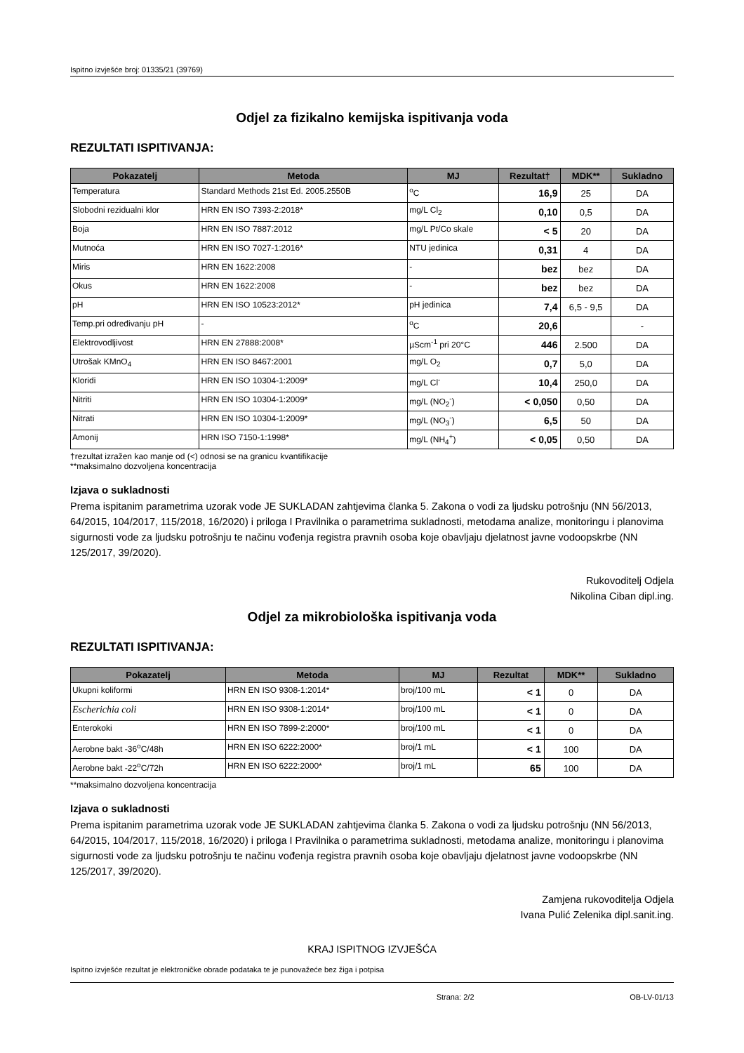Ispitno izvješće broj: 01335/21 (39769)
Odjel za fizikalno kemijska ispitivanja voda
REZULTATI ISPITIVANJA:
| Pokazatelj | Metoda | MJ | Rezultat† | MDK** | Sukladno |
| --- | --- | --- | --- | --- | --- |
| Temperatura | Standard Methods 21st Ed. 2005.2550B | <sup>o</sup> C | 16,9 | 25 | DA |
| Slobodni rezidualni klor | HRN EN ISO 7393-2:2018* | mg/L Cl<sub>2</sub> | 0,10 | 0,5 | DA |
| Boja | HRN EN ISO 7887:2012 | mg/L Pt/Co skale | < 5 | 20 | DA |
| Mutnoća | HRN EN ISO 7027-1:2016* | NTU jedinica | 0,31 | 4 | DA |
| Miris | HRN EN 1622:2008 | - | bez | bez | DA |
| Okus | HRN EN 1622:2008 | - | bez | bez | DA |
| pH | HRN EN ISO 10523:2012* | pH jedinica | 7,4 | 6,5 - 9,5 | DA |
| Temp.pri određivanju pH | - | <sup>o</sup> C | 20,6 | | - |
| Elektrovodljivost | HRN EN 27888:2008* | µScm<sup>-1</sup> pri 20°C | 446 | 2.500 | DA |
| Utrošak KMnO<sub>4</sub> | HRN EN ISO 8467:2001 | mg/L O<sub>2</sub> | 0,7 | 5,0 | DA |
| Kloridi | HRN EN ISO 10304-1:2009* | mg/L Cl<sup>-</sup> | 10,4 | 250,0 | DA |
| Nitriti | HRN EN ISO 10304-1:2009* | mg/L (NO<sub>2</sub><sup>-</sup>) | < 0,050 | 0,50 | DA |
| Nitrati | HRN EN ISO 10304-1:2009* | mg/L (NO<sub>3</sub><sup>-</sup>) | 6,5 | 50 | DA |
| Amonij | HRN ISO 7150-1:1998* | mg/L (NH<sub>4</sub><sup>+</sup>) | < 0,05 | 0,50 | DA |
†rezultat izražen kao manje od (<) odnosi se na granicu kvantifikacije
**maksimalno dozvoljena koncentracija
Izjava o sukladnosti
Prema ispitanim parametrima uzorak vode JE SUKLADAN zahtjevima članka 5. Zakona o vodi za ljudsku potrošnju (NN 56/2013, 64/2015, 104/2017, 115/2018, 16/2020) i priloga I Pravilnika o parametrima sukladnosti, metodama analize, monitoringu i planovima sigurnosti vode za ljudsku potrošnju te načinu vođenja registra pravnih osoba koje obavljaju djelatnost javne vodoopskrbe (NN 125/2017, 39/2020).
Rukovoditelj Odjela
Nikolina Ciban dipl.ing.
Odjel za mikrobiološka ispitivanja voda
REZULTATI ISPITIVANJA:
| Pokazatelj | Metoda | MJ | Rezultat | MDK** | Sukladno |
| --- | --- | --- | --- | --- | --- |
| Ukupni koliformi | HRN EN ISO 9308-1:2014* | broj/100 mL | < 1 | 0 | DA |
| Escherichia coli | HRN EN ISO 9308-1:2014* | broj/100 mL | < 1 | 0 | DA |
| Enterokoki | HRN EN ISO 7899-2:2000* | broj/100 mL | < 1 | 0 | DA |
| Aerobne bakt -36<sup>o</sup>C/48h | HRN EN ISO 6222:2000* | broj/1 mL | < 1 | 100 | DA |
| Aerobne bakt -22<sup>o</sup>C/72h | HRN EN ISO 6222:2000* | broj/1 mL | 65 | 100 | DA |
**maksimalno dozvoljena koncentracija
Izjava o sukladnosti
Prema ispitanim parametrima uzorak vode JE SUKLADAN zahtjevima članka 5. Zakona o vodi za ljudsku potrošnju (NN 56/2013, 64/2015, 104/2017, 115/2018, 16/2020) i priloga I Pravilnika o parametrima sukladnosti, metodama analize, monitoringu i planovima sigurnosti vode za ljudsku potrošnju te načinu vođenja registra pravnih osoba koje obavljaju djelatnost javne vodoopskrbe (NN 125/2017, 39/2020).
Zamjena rukovoditelja Odjela
Ivana Pulić Zelenika dipl.sanit.ing.
KRAJ ISPITNOG IZVJEŠĆA
Ispitno izvješće rezultat je elektroničke obrade podataka te je punovažeće bez žiga i potpisa
Strana: 2/2 OB-LV-01/13